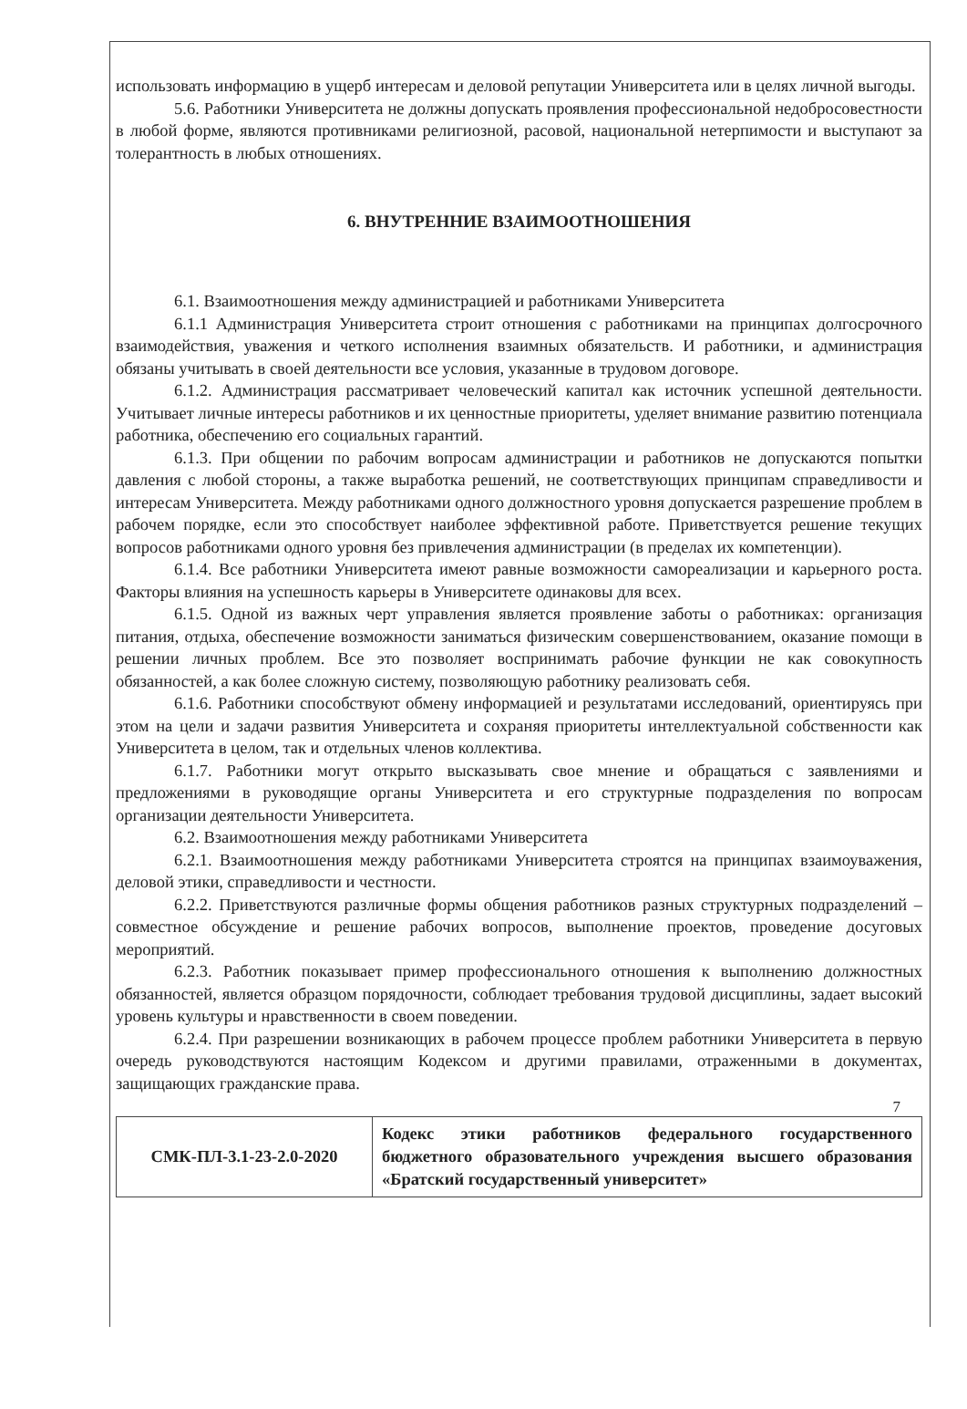использовать информацию в ущерб интересам и деловой репутации Университета или в целях личной выгоды.
5.6. Работники Университета не должны допускать проявления профессиональной недобросовестности в любой форме, являются противниками религиозной, расовой, национальной нетерпимости и выступают за толерантность в любых отношениях.
6. ВНУТРЕННИЕ ВЗАИМООТНОШЕНИЯ
6.1. Взаимоотношения между администрацией и работниками Университета
6.1.1 Администрация Университета строит отношения с работниками на принципах долгосрочного взаимодействия, уважения и четкого исполнения взаимных обязательств. И работники, и администрация обязаны учитывать в своей деятельности все условия, указанные в трудовом договоре.
6.1.2. Администрация рассматривает человеческий капитал как источник успешной деятельности. Учитывает личные интересы работников и их ценностные приоритеты, уделяет внимание развитию потенциала работника, обеспечению его социальных гарантий.
6.1.3. При общении по рабочим вопросам администрации и работников не допускаются попытки давления с любой стороны, а также выработка решений, не соответствующих принципам справедливости и интересам Университета. Между работниками одного должностного уровня допускается разрешение проблем в рабочем порядке, если это способствует наиболее эффективной работе. Приветствуется решение текущих вопросов работниками одного уровня без привлечения администрации (в пределах их компетенции).
6.1.4. Все работники Университета имеют равные возможности самореализации и карьерного роста. Факторы влияния на успешность карьеры в Университете одинаковы для всех.
6.1.5. Одной из важных черт управления является проявление заботы о работниках: организация питания, отдыха, обеспечение возможности заниматься физическим совершенствованием, оказание помощи в решении личных проблем. Все это позволяет воспринимать рабочие функции не как совокупность обязанностей, а как более сложную систему, позволяющую работнику реализовать себя.
6.1.6. Работники способствуют обмену информацией и результатами исследований, ориентируясь при этом на цели и задачи развития Университета и сохраняя приоритеты интеллектуальной собственности как Университета в целом, так и отдельных членов коллектива.
6.1.7. Работники могут открыто высказывать свое мнение и обращаться с заявлениями и предложениями в руководящие органы Университета и его структурные подразделения по вопросам организации деятельности Университета.
6.2. Взаимоотношения между работниками Университета
6.2.1. Взаимоотношения между работниками Университета строятся на принципах взаимоуважения, деловой этики, справедливости и честности.
6.2.2. Приветствуются различные формы общения работников разных структурных подразделений – совместное обсуждение и решение рабочих вопросов, выполнение проектов, проведение досуговых мероприятий.
6.2.3. Работник показывает пример профессионального отношения к выполнению должностных обязанностей, является образцом порядочности, соблюдает требования трудовой дисциплины, задает высокий уровень культуры и нравственности в своем поведении.
6.2.4. При разрешении возникающих в рабочем процессе проблем работники Университета в первую очередь руководствуются настоящим Кодексом и другими правилами, отраженными в документах, защищающих гражданские права.
7
| СМК-ПЛ-3.1-23-2.0-2020 | Кодекс этики работников федерального государственного бюджетного образовательного учреждения высшего образования «Братский государственный университет» |